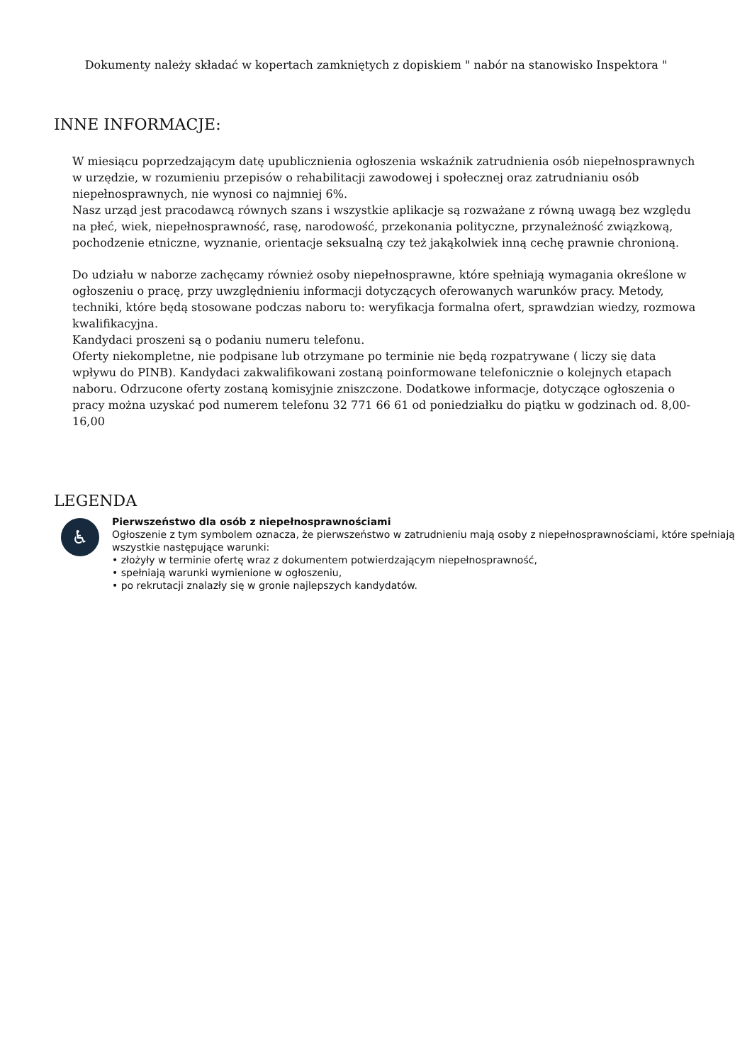Dokumenty należy składać w kopertach zamkniętych z dopiskiem " nabór na stanowisko Inspektora "
INNE INFORMACJE:
W miesiącu poprzedzającym datę upublicznienia ogłoszenia wskaźnik zatrudnienia osób niepełnosprawnych w urzędzie, w rozumieniu przepisów o rehabilitacji zawodowej i społecznej oraz zatrudnianiu osób niepełnosprawnych, nie wynosi co najmniej 6%.
Nasz urząd jest pracodawcą równych szans i wszystkie aplikacje są rozważane z równą uwagą bez względu na płeć, wiek, niepełnosprawność, rasę, narodowość, przekonania polityczne, przynależność związkową, pochodzenie etniczne, wyznanie, orientacje seksualną czy też jakąkolwiek inną cechę prawnie chronioną.
Do udziału w naborze zachęcamy również osoby niepełnosprawne, które spełniają wymagania określone w ogłoszeniu o pracę, przy uwzględnieniu informacji dotyczących oferowanych warunków pracy. Metody, techniki, które będą stosowane podczas naboru to: weryfikacja formalna ofert, sprawdzian wiedzy, rozmowa kwalifikacyjna.
Kandydaci proszeni są o podaniu numeru telefonu.
Oferty niekompletne, nie podpisane lub otrzymane po terminie nie będą rozpatrywane ( liczy się data wpływu do PINB). Kandydaci zakwalifikowani zostaną poinformowane telefonicznie o kolejnych etapach naboru. Odrzucone oferty zostaną komisyjnie zniszczone. Dodatkowe informacje, dotyczące ogłoszenia o pracy można uzyskać pod numerem telefonu 32 771 66 61 od poniedziałku do piątku w godzinach od. 8,00-16,00
LEGENDA
♿
Pierwszeństwo dla osób z niepełnosprawnościami
Ogłoszenie z tym symbolem oznacza, że pierwszeństwo w zatrudnieniu mają osoby z niepełnosprawnościami, które spełniają wszystkie następujące warunki:
• złożyły w terminie ofertę wraz z dokumentem potwierdzającym niepełnosprawność,
• spełniają warunki wymienione w ogłoszeniu,
• po rekrutacji znalazły się w gronie najlepszych kandydatów.